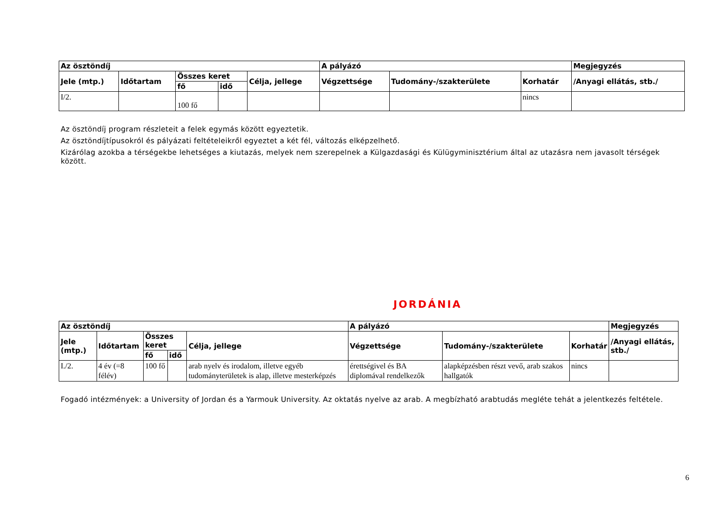| Az ösztöndíj | | | | | A pályázó | | | Megjegyzés |
| --- | --- | --- | --- | --- | --- | --- | --- | --- |
| Jele (mtp.) | Időtartam | Összes keret | | Célja, jellege | Végzettsége | Tudomány-/szakterülete | Korhatár | /Anyagi ellátás, stb./ |
| | | fő | idő | | | | | |
| I/2. | | 100 fő | | | | | nincs | |
Az ösztöndíj program részleteit a felek egymás között egyeztetik.
Az ösztöndíjtípusokról és pályázati feltételeikről egyeztet a két fél, változás elképzelhető.
Kizárólag azokba a térségekbe lehetséges a kiutazás, melyek nem szerepelnek a Külgazdasági és Külügyminisztérium által az utazásra nem javasolt térségek között.
JORDÁNIA
| Az ösztöndíj | | | | | A pályázó | | | Megjegyzés |
| --- | --- | --- | --- | --- | --- | --- | --- | --- |
| Jele (mtp.) | Időtartam | Összes keret | | Célja, jellege | Végzettsége | Tudomány-/szakterülete | Korhatár | /Anyagi ellátás, stb./ |
| | | fő | idő | | | | | |
| I./2. | 4 év (=8 félév) | 100 fő | | arab nyelv és irodalom, illetve egyéb tudományterületek is alap, illetve mesterképzés | érettségivel és BA diplomával rendelkezők | alapképzésben részt vevő, arab szakos hallgatók | nincs | |
Fogadó intézmények: a University of Jordan és a Yarmouk University. Az oktatás nyelve az arab. A megbízható arabtudás megléte tehát a jelentkezés feltétele.
6